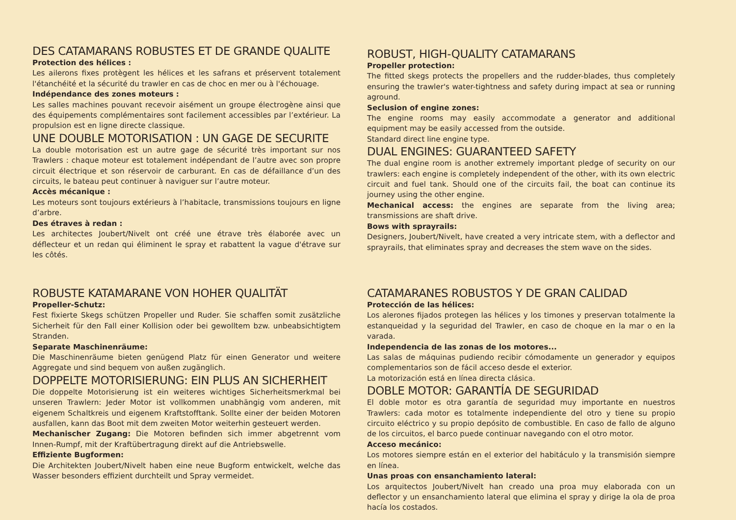DES CATAMARANS ROBUSTES ET DE GRANDE QUALITE
Protection des hélices :
Les ailerons fixes protègent les hélices et les safrans et préservent totalement l'étanchéité et la sécurité du trawler en cas de choc en mer ou à l'échouage.
Indépendance des zones moteurs :
Les salles machines pouvant recevoir aisément un groupe électrogène ainsi que des équipements complémentaires sont facilement accessibles par l’extérieur. La propulsion est en ligne directe classique.
UNE DOUBLE MOTORISATION : UN GAGE DE SECURITE
La double motorisation est un autre gage de sécurité très important sur nos Trawlers : chaque moteur est totalement indépendant de l’autre avec son propre circuit électrique et son réservoir de carburant. En cas de défaillance d’un des circuits, le bateau peut continuer à naviguer sur l’autre moteur.
Accès mécanique :
Les moteurs sont toujours extérieurs à l’habitacle, transmissions toujours en ligne d’arbre.
Des étraves à redan :
Les architectes Joubert/Nivelt ont créé une étrave très élaborée avec un déflecteur et un redan qui éliminent le spray et rabattent la vague d'étrave sur les côtés.
ROBUST, HIGH-QUALITY CATAMARANS
Propeller protection:
The fitted skegs protects the propellers and the rudder-blades, thus completely ensuring the trawler's water-tightness and safety during impact at sea or running aground.
Seclusion of engine zones:
The engine rooms may easily accommodate a generator and additional equipment may be easily accessed from the outside.
Standard direct line engine type.
DUAL ENGINES: GUARANTEED SAFETY
The dual engine room is another extremely important pledge of security on our trawlers: each engine is completely independent of the other, with its own electric circuit and fuel tank. Should one of the circuits fail, the boat can continue its journey using the other engine.
Mechanical access: the engines are separate from the living area; transmissions are shaft drive.
Bows with sprayrails:
Designers, Joubert/Nivelt, have created a very intricate stem, with a deflector and sprayrails, that eliminates spray and decreases the stem wave on the sides.
ROBUSTE KATAMARANE VON HOHER QUALITÄT
Propeller-Schutz:
Fest fixierte Skegs schützen Propeller und Ruder. Sie schaffen somit zusätzliche Sicherheit für den Fall einer Kollision oder bei gewolltem bzw. unbeabsichtigtem Stranden.
Separate Maschinenräume:
Die Maschinenräume bieten genügend Platz für einen Generator und weitere Aggregate und sind bequem von außen zugänglich.
DOPPELTE MOTORISIERUNG: EIN PLUS AN SICHERHEIT
Die doppelte Motorisierung ist ein weiteres wichtiges Sicherheitsmerkmal bei unseren Trawlern: Jeder Motor ist vollkommen unabhängig vom anderen, mit eigenem Schaltkreis und eigenem Kraftstofftank. Sollte einer der beiden Motoren ausfallen, kann das Boot mit dem zweiten Motor weiterhin gesteuert werden.
Mechanischer Zugang: Die Motoren befinden sich immer abgetrennt vom Innen-Rumpf, mit der Kraftübertragung direkt auf die Antriebswelle.
Effiziente Bugformen:
Die Architekten Joubert/Nivelt haben eine neue Bugform entwickelt, welche das Wasser besonders effizient durchteilt und Spray vermeidet.
CATAMARANES ROBUSTOS Y DE GRAN CALIDAD
Protección de las hélices:
Los alerones fijados protegen las hélices y los timones y preservan totalmente la estanqueidad y la seguridad del Trawler, en caso de choque en la mar o en la varada.
Independencia de las zonas de los motores...
Las salas de máquinas pudiendo recibir cómodamente un generador y equipos complementarios son de fácil acceso desde el exterior.
La motorización está en línea directa clásica.
DOBLE MOTOR: GARANTÍA DE SEGURIDAD
El doble motor es otra garantía de seguridad muy importante en nuestros Trawlers: cada motor es totalmente independiente del otro y tiene su propio circuito eléctrico y su propio depósito de combustible. En caso de fallo de alguno de los circuitos, el barco puede continuar navegando con el otro motor.
Acceso mecánico:
Los motores siempre están en el exterior del habitáculo y la transmisión siempre en línea.
Unas proas con ensanchamiento lateral:
Los arquitectos Joubert/Nivelt han creado una proa muy elaborada con un deflector y un ensanchamiento lateral que elimina el spray y dirige la ola de proa hacía los costados.